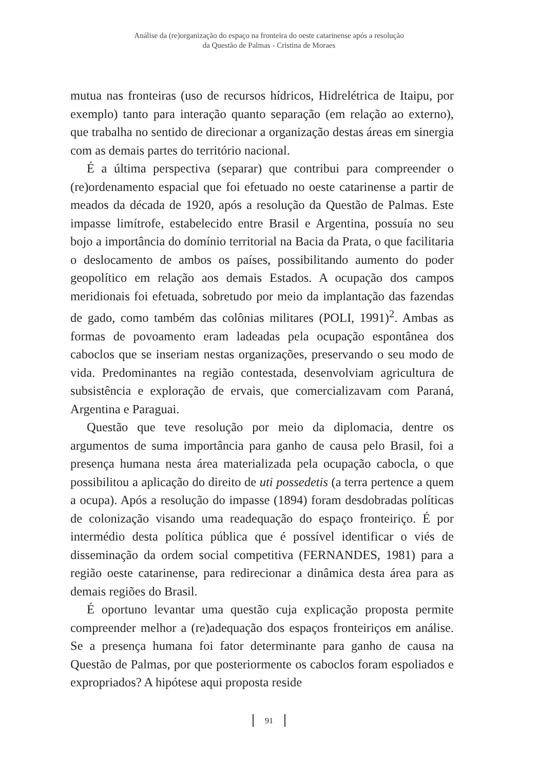Análise da (re)organização do espaço na fronteira do oeste catarinense após a resolução
da Questão de Palmas - Cristina de Moraes
mutua nas fronteiras (uso de recursos hídricos, Hidrelétrica de Itaipu, por exemplo) tanto para interação quanto separação (em relação ao externo), que trabalha no sentido de direcionar a organização destas áreas em sinergia com as demais partes do território nacional.
É a última perspectiva (separar) que contribui para compreender o (re)ordenamento espacial que foi efetuado no oeste catarinense a partir de meados da década de 1920, após a resolução da Questão de Palmas. Este impasse limítrofe, estabelecido entre Brasil e Argentina, possuía no seu bojo a importância do domínio territorial na Bacia da Prata, o que facilitaria o deslocamento de ambos os países, possibilitando aumento do poder geopolítico em relação aos demais Estados. A ocupação dos campos meridionais foi efetuada, sobretudo por meio da implantação das fazendas de gado, como também das colônias militares (POLI, 1991)<sup>2</sup>. Ambas as formas de povoamento eram ladeadas pela ocupação espontânea dos caboclos que se inseriam nestas organizações, preservando o seu modo de vida. Predominantes na região contestada, desenvolviam agricultura de subsistência e exploração de ervais, que comercializavam com Paraná, Argentina e Paraguai.
Questão que teve resolução por meio da diplomacia, dentre os argumentos de suma importância para ganho de causa pelo Brasil, foi a presença humana nesta área materializada pela ocupação cabocla, o que possibilitou a aplicação do direito de uti possedetis (a terra pertence a quem a ocupa). Após a resolução do impasse (1894) foram desdobradas políticas de colonização visando uma readequação do espaço fronteiriço. É por intermédio desta política pública que é possível identificar o viés de disseminação da ordem social competitiva (FERNANDES, 1981) para a região oeste catarinense, para redirecionar a dinâmica desta área para as demais regiões do Brasil.
É oportuno levantar uma questão cuja explicação proposta permite compreender melhor a (re)adequação dos espaços fronteiriços em análise. Se a presença humana foi fator determinante para ganho de causa na Questão de Palmas, por que posteriormente os caboclos foram espoliados e expropriados? A hipótese aqui proposta reside
91